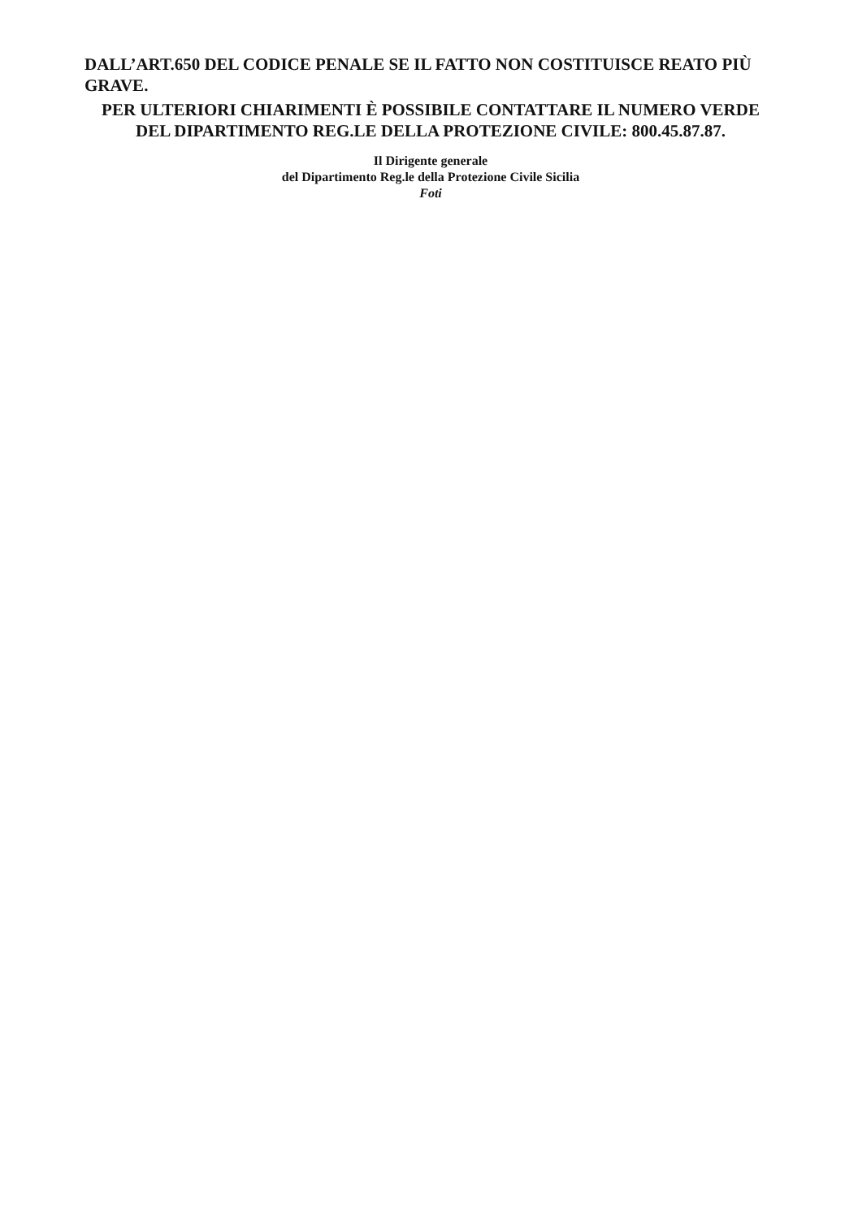DALL’ART.650 DEL CODICE PENALE SE IL FATTO NON COSTITUISCE REATO PIÙ GRAVE.
PER ULTERIORI CHIARIMENTI È POSSIBILE CONTATTARE IL NUMERO VERDE DEL DIPARTIMENTO REG.LE DELLA PROTEZIONE CIVILE: 800.45.87.87.
Il Dirigente generale
del Dipartimento Reg.le della Protezione Civile Sicilia
Foti